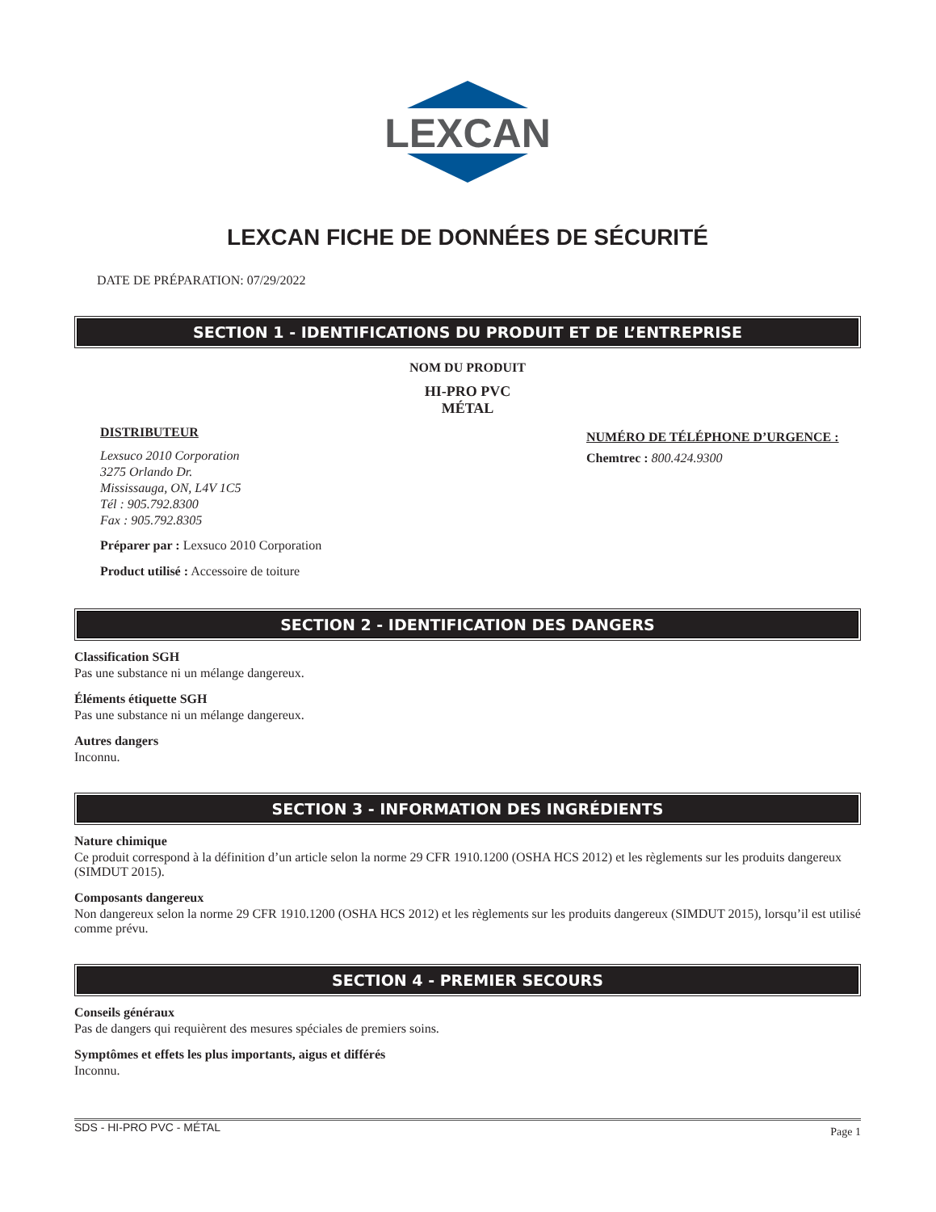LEXCAN
LEXCAN FICHE DE DONNÉES DE SÉCURITÉ
DATE DE PRÉPARATION: 07/29/2022
SECTION 1 - IDENTIFICATIONS DU PRODUIT ET DE L’ENTREPRISE
NOM DU PRODUIT
HI-PRO PVC
MÉTAL
DISTRIBUTEUR
Lexsuco 2010 Corporation
3275 Orlando Dr.
Mississauga, ON, L4V 1C5
Tél : 905.792.8300
Fax : 905.792.8305
Préparer par : Lexsuco 2010 Corporation
Product utilisé : Accessoire de toiture
NUMÉRO DE TÉLÉPHONE D’URGENCE :
Chemtrec : 800.424.9300
SECTION 2 - IDENTIFICATION DES DANGERS
Classification SGH
Pas une substance ni un mélange dangereux.
Éléments étiquette SGH
Pas une substance ni un mélange dangereux.
Autres dangers
Inconnu.
SECTION 3 - INFORMATION DES INGRÉDIENTS
Nature chimique
Ce produit correspond à la définition d’un article selon la norme 29 CFR 1910.1200 (OSHA HCS 2012) et les règlements sur les produits dangereux (SIMDUT 2015).
Composants dangereux
Non dangereux selon la norme 29 CFR 1910.1200 (OSHA HCS 2012) et les règlements sur les produits dangereux (SIMDUT 2015), lorsqu’il est utilisé comme prévu.
SECTION 4 - PREMIER SECOURS
Conseils généraux
Pas de dangers qui requièrent des mesures spéciales de premiers soins.
Symptômes et effets les plus importants, aigus et différés
Inconnu.
SDS - HI-PRO PVC - MÉTAL Page 1